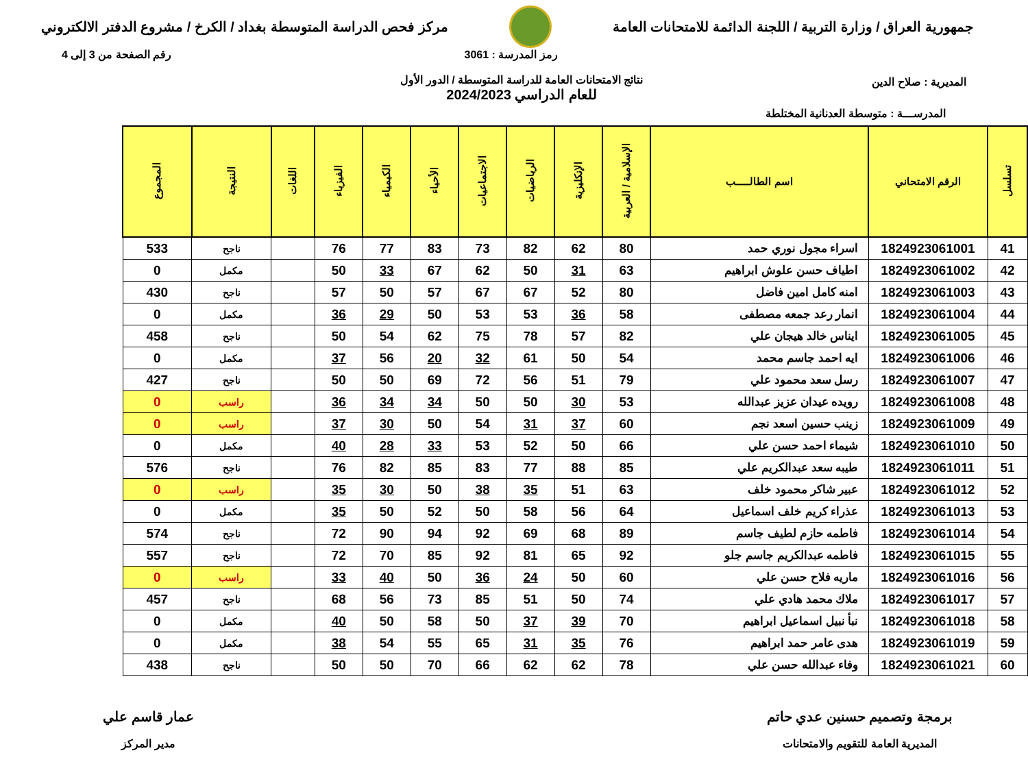جمهورية العراق / وزارة التربية / اللجنة الدائمة للامتحانات العامة
مركز فحص الدراسة المتوسطة بغداد / الكرخ / مشروع الدفتر الالكتروني
المديرية : صلاح الدين
رمز المدرسة : 3061
نتائج الامتحانات العامة للدراسة المتوسطة / الدور الأول
للعام الدراسي 2024/2023
رقم الصفحة من 3 إلى 4
المدرســـة : متوسطة العدنانية المختلطة
| تسلسل | الرقم الامتحاني | اسم الطالـــــب | الإسلامية / العربية | الإنكليزية | الرياضيات | الاجتماعيات | الأحياء | الكيمياء | الفيزياء | اللغات | النتيجة | المجموع |
| --- | --- | --- | --- | --- | --- | --- | --- | --- | --- | --- | --- | --- |
| 41 | 1824923061001 | اسراء مجول نوري حمد | 80 | 62 | 82 | 73 | 83 | 77 | 76 | | ناجح | 533 |
| 42 | 1824923061002 | اطياف حسن علوش ابراهيم | 63 | 31 | 50 | 62 | 67 | 33 | 50 | | مكمل | 0 |
| 43 | 1824923061003 | امنه كامل امين فاضل | 80 | 52 | 67 | 67 | 57 | 50 | 57 | | ناجح | 430 |
| 44 | 1824923061004 | انمار رعد جمعه مصطفى | 58 | 36 | 53 | 53 | 50 | 29 | 36 | | مكمل | 0 |
| 45 | 1824923061005 | ايناس خالد هيجان علي | 82 | 57 | 78 | 75 | 62 | 54 | 50 | | ناجح | 458 |
| 46 | 1824923061006 | ايه احمد جاسم محمد | 54 | 50 | 61 | 32 | 20 | 56 | 37 | | مكمل | 0 |
| 47 | 1824923061007 | رسل سعد محمود علي | 79 | 51 | 56 | 72 | 69 | 50 | 50 | | ناجح | 427 |
| 48 | 1824923061008 | رويده عيدان عزيز عبدالله | 53 | 30 | 50 | 50 | 34 | 34 | 36 | | راسب | 0 |
| 49 | 1824923061009 | زينب حسين اسعد نجم | 60 | 37 | 31 | 54 | 50 | 30 | 37 | | راسب | 0 |
| 50 | 1824923061010 | شيماء احمد حسن علي | 66 | 50 | 52 | 53 | 33 | 28 | 40 | | مكمل | 0 |
| 51 | 1824923061011 | طيبه سعد عبدالكريم علي | 85 | 88 | 77 | 83 | 85 | 82 | 76 | | ناجح | 576 |
| 52 | 1824923061012 | عبير شاكر محمود خلف | 63 | 51 | 35 | 38 | 50 | 30 | 35 | | راسب | 0 |
| 53 | 1824923061013 | عذراء كريم خلف اسماعيل | 64 | 56 | 58 | 50 | 52 | 50 | 35 | | مكمل | 0 |
| 54 | 1824923061014 | فاطمه حازم لطيف جاسم | 89 | 68 | 69 | 92 | 94 | 90 | 72 | | ناجح | 574 |
| 55 | 1824923061015 | فاطمه عبدالكريم جاسم جلو | 92 | 65 | 81 | 92 | 85 | 70 | 72 | | ناجح | 557 |
| 56 | 1824923061016 | ماريه فلاح حسن علي | 60 | 50 | 24 | 36 | 50 | 40 | 33 | | راسب | 0 |
| 57 | 1824923061017 | ملاك محمد هادي علي | 74 | 50 | 51 | 85 | 73 | 56 | 68 | | ناجح | 457 |
| 58 | 1824923061018 | نبأ نبيل اسماعيل ابراهيم | 70 | 39 | 37 | 50 | 58 | 50 | 40 | | مكمل | 0 |
| 59 | 1824923061019 | هدى عامر حمد ابراهيم | 76 | 35 | 31 | 65 | 55 | 54 | 38 | | مكمل | 0 |
| 60 | 1824923061021 | وفاء عبدالله حسن علي | 78 | 62 | 62 | 66 | 70 | 50 | 50 | | ناجح | 438 |
برمجة وتصميم حسنين عدي حاتم
المديرية العامة للتقويم والامتحانات
عمار قاسم علي
مدير المركز